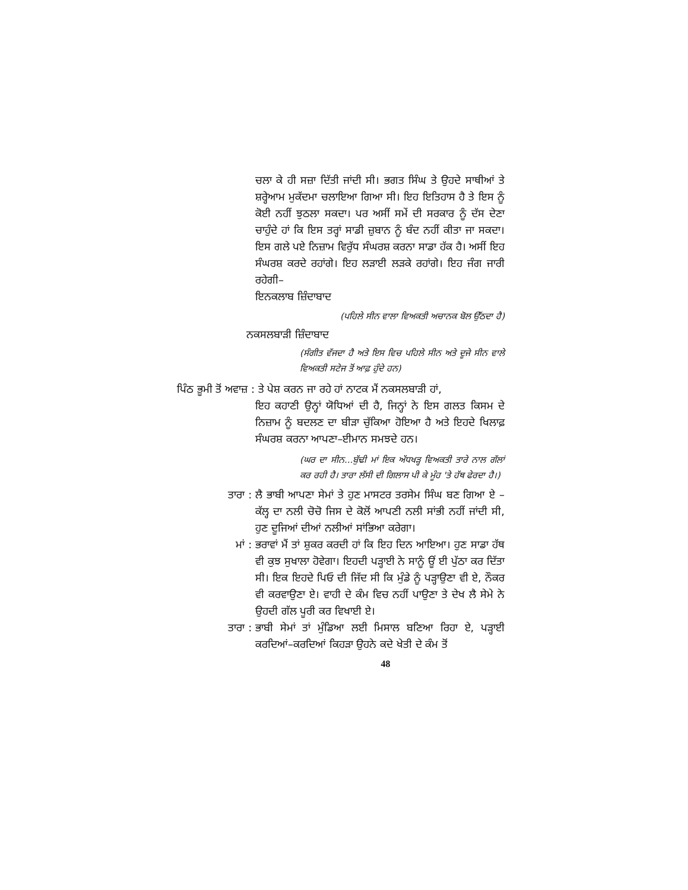ਚਲਾ ਕੇ ਹੀ ਸਜ਼ਾ ਦਿੱਤੀ ਜਾਂਦੀ ਸੀ। ਭਗਤ ਸਿੰਘ ਤੇ ਉਹਦੇ ਸਾਥੀਆਂ ਤੇ ਸ਼ਰ੍ਹੇਆਮ ਮੁਕੱਦਮਾ ਚਲਾਇਆ ਗਿਆ ਸੀ। ਇਹ ਇਤਿਹਾਸ ਹੈ ਤੇ ਇਸ ਨੂੰ ਕੋਈ ਨਹੀਂ ਝੁਠਲਾ ਸਕਦਾ। ਪਰ ਅਸੀਂ ਸਮੇਂ ਦੀ ਸਰਕਾਰ ਨੂੰ ਦੱਸ ਦੇਣਾ ਚਾਹੁੰਦੇ ਹਾਂ ਕਿ ਇਸ ਤਰ੍ਹਾਂ ਸਾਡੀ ਜ਼ੁਬਾਨ ਨੂੰ ਬੰਦ ਨਹੀਂ ਕੀਤਾ ਜਾ ਸਕਦਾ। ਇਸ ਗਲੇ ਪਏ ਨਿਜ਼ਾਮ ਵਿਰੁੱਧ ਸੰਘਰਸ਼ ਕਰਨਾ ਸਾਡਾ ਹੱਕ ਹੈ। ਅਸੀਂ ਇਹ ਸੰਘਰਸ਼ ਕਰਦੇ ਰਹਾਂਗੇ। ਇਹ ਲੜਾਈ ਲੜਕੇ ਰਹਾਂਗੇ। ਇਹ ਜੰਗ ਜਾਰੀ ਰਹੇਗੀ–
ਇਨਕਲਾਬ ਜ਼ਿੰਦਾਬਾਦ
(ਪਹਿਲੇ ਸੀਨ ਵਾਲਾ ਵਿਅਕਤੀ ਅਚਾਨਕ ਬੋਲ ਉੱਠਦਾ ਹੈ)
ਨਕਸਲਬਾੜੀ ਜ਼ਿੰਦਾਬਾਦ
(ਸੰਗੀਤ ਵੱਜਦਾ ਹੈ ਅਤੇ ਇਸ ਵਿਚ ਪਹਿਲੇ ਸੀਨ ਅਤੇ ਦੂਜੇ ਸੀਨ ਵਾਲੇ ਵਿਅਕਤੀ ਸਟੇਜ ਤੋਂ ਆਫ਼ ਹੁੰਦੇ ਹਨ)
ਪਿੰਠ ਭੂਮੀ ਤੋਂ ਅਵਾਜ਼ : ਤੇ ਪੇਸ਼ ਕਰਨ ਜਾ ਰਹੇ ਹਾਂ ਨਾਟਕ ਮੈਂ ਨਕਸਲਬਾੜੀ ਹਾਂ,
ਇਹ ਕਹਾਣੀ ਉਨ੍ਹਾਂ ਯੋਧਿਆਂ ਦੀ ਹੈ, ਜਿਨ੍ਹਾਂ ਨੇ ਇਸ ਗਲਤ ਕਿਸਮ ਦੇ ਨਿਜ਼ਾਮ ਨੂੰ ਬਦਲਣ ਦਾ ਬੀੜਾ ਚੁੱਕਿਆ ਹੋਇਆ ਹੈ ਅਤੇ ਇਹਦੇ ਖਿਲਾਫ਼ ਸੰਘਰਸ਼ ਕਰਨਾ ਆਪਣਾ–ਈਮਾਨ ਸਮਝਦੇ ਹਨ।
(ਘਰ ਦਾ ਸੀਨ...ਬੁੱਢੀ ਮਾਂ ਇਕ ਅੱਧਖੜ੍ਹ ਵਿਅਕਤੀ ਤਾਰੇ ਨਾਲ ਗੱਲਾਂ ਕਰ ਰਹੀ ਹੈ। ਤਾਰਾ ਲੱਸੀ ਦੀ ਗਿਲਾਸ ਪੀ ਕੇ ਮੂੰਹ 'ਤੇ ਹੱਥ ਫੇਰਦਾ ਹੈ।)
ਤਾਰਾ : ਲੈ ਭਾਬੀ ਆਪਣਾ ਸੇਮਾਂ ਤੇ ਹੁਣ ਮਾਸਟਰ ਤਰਸੇਮ ਸਿੰਘ ਬਣ ਗਿਆ ਏ – ਕੱਲ੍ਹ ਦਾ ਨਲੀ ਚੋਚੋ ਜਿਸ ਦੇ ਕੋਲੋਂ ਆਪਣੀ ਨਲੀ ਸਾਂਭੀ ਨਹੀਂ ਜਾਂਦੀ ਸੀ, ਹੁਣ ਦੂਜਿਆਂ ਦੀਆਂ ਨਲੀਆਂ ਸਾਂਭਿਆ ਕਰੇਗਾ।
ਮਾਂ : ਭਰਾਵਾਂ ਮੈਂ ਤਾਂ ਸ਼ੁਕਰ ਕਰਦੀ ਹਾਂ ਕਿ ਇਹ ਦਿਨ ਆਇਆ। ਹੁਣ ਸਾਡਾ ਹੱਥ ਵੀ ਕੁਝ ਸੁਖਾਲਾ ਹੋਵੇਗਾ। ਇਹਦੀ ਪੜ੍ਹਾਈ ਨੇ ਸਾਨੂੰ ਊਂ ਈ ਪੁੱਠਾ ਕਰ ਦਿੱਤਾ ਸੀ। ਇਕ ਇਹਦੇ ਪਿਓ ਦੀ ਜਿੱਦ ਸੀ ਕਿ ਮੁੰਡੇ ਨੂੰ ਪੜ੍ਹਾਉਣਾ ਵੀ ਏ, ਨੌਕਰ ਵੀ ਕਰਵਾਉਣਾ ਏ। ਵਾਹੀ ਦੇ ਕੰਮ ਵਿਚ ਨਹੀਂ ਪਾਉਣਾ ਤੇ ਦੇਖ ਲੈ ਸੇਮੇ ਨੇ ਉਹਦੀ ਗੱਲ ਪੂਰੀ ਕਰ ਵਿਖਾਈ ਏ।
ਤਾਰਾ : ਭਾਬੀ ਸੇਮਾਂ ਤਾਂ ਮੁੰਡਿਆ ਲਈ ਮਿਸਾਲ ਬਣਿਆ ਰਿਹਾ ਏ, ਪੜ੍ਹਾਈ ਕਰਦਿਆਂ–ਕਰਦਿਆਂ ਕਿਹੜਾ ਉਹਨੇ ਕਦੇ ਖੇਤੀ ਦੇ ਕੰਮ ਤੋਂ
48